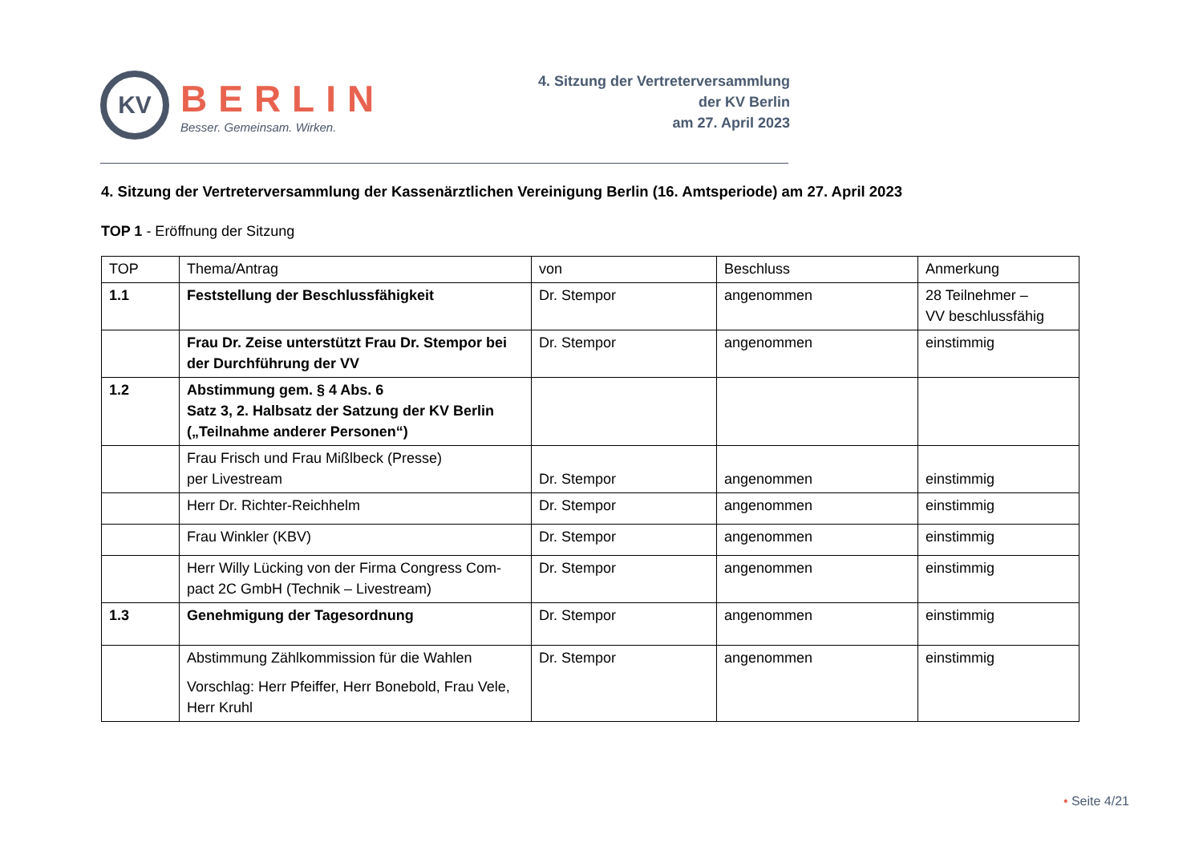KV
BERLIN
Besser. Gemeinsam. Wirken.
4. Sitzung der Vertreterversammlung
der KV Berlin
am 27. April 2023
4. Sitzung der Vertreterversammlung der Kassenärztlichen Vereinigung Berlin (16. Amtsperiode) am 27. April 2023
TOP 1 - Eröffnung der Sitzung
| TOP | Thema/Antrag | von | Beschluss | Anmerkung |
| 1.1 | Feststellung der Beschlussfähigkeit | Dr. Stempor | angenommen | 28 Teilnehmer – VV beschlussfähig |
| | Frau Dr. Zeise unterstützt Frau Dr. Stempor bei der Durchführung der VV | Dr. Stempor | angenommen | einstimmig |
| 1.2 | Abstimmung gem. § 4 Abs. 6 Satz 3, 2. Halbsatz der Satzung der KV Berlin („Teilnahme anderer Personen“) | | | |
| | Frau Frisch und Frau Mißlbeck (Presse) per Livestream | Dr. Stempor | angenommen | einstimmig |
| | Herr Dr. Richter-Reichhelm | Dr. Stempor | angenommen | einstimmig |
| | Frau Winkler (KBV) | Dr. Stempor | angenommen | einstimmig |
| | Herr Willy Lücking von der Firma Congress Com-pact 2C GmbH (Technik – Livestream) | Dr. Stempor | angenommen | einstimmig |
| 1.3 | Genehmigung der Tagesordnung | Dr. Stempor | angenommen | einstimmig |
| | Abstimmung Zählkommission für die Wahlen Vorschlag: Herr Pfeiffer, Herr Bonebold, Frau Vele, Herr Kruhl | Dr. Stempor | angenommen | einstimmig |
• Seite 4/21